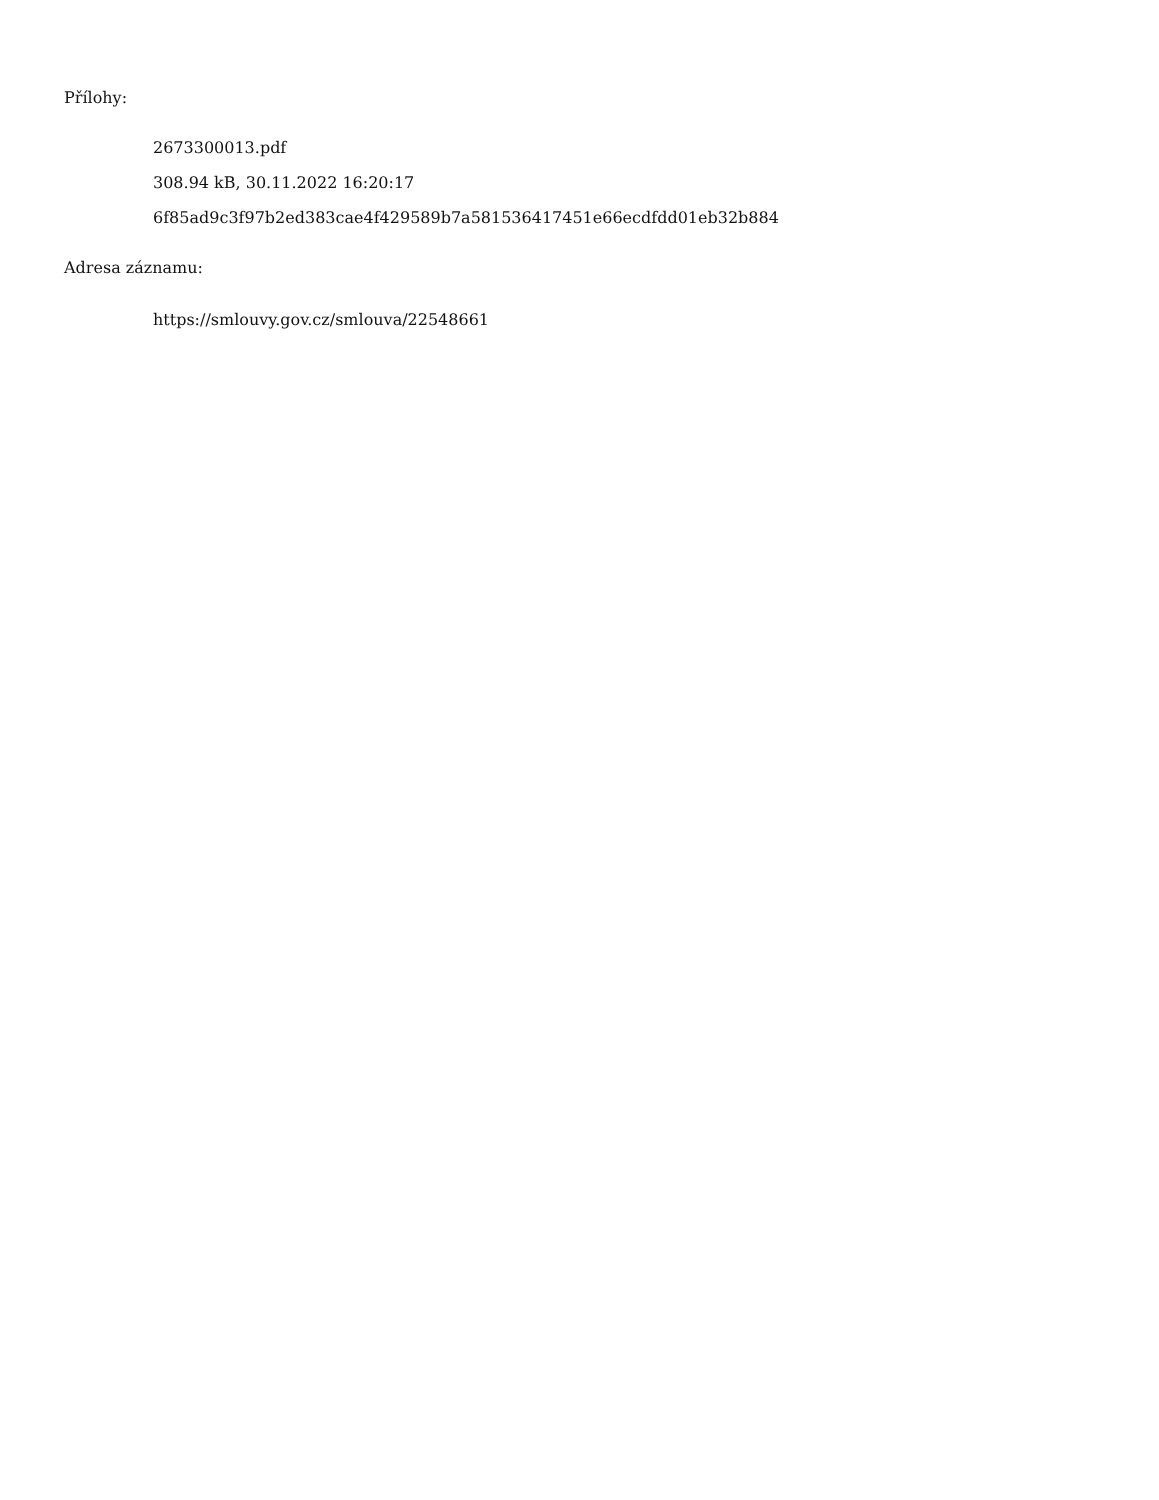Přílohy:
2673300013.pdf
308.94 kB, 30.11.2022 16:20:17
6f85ad9c3f97b2ed383cae4f429589b7a581536417451e66ecdfdd01eb32b884
Adresa záznamu:
https://smlouvy.gov.cz/smlouva/22548661